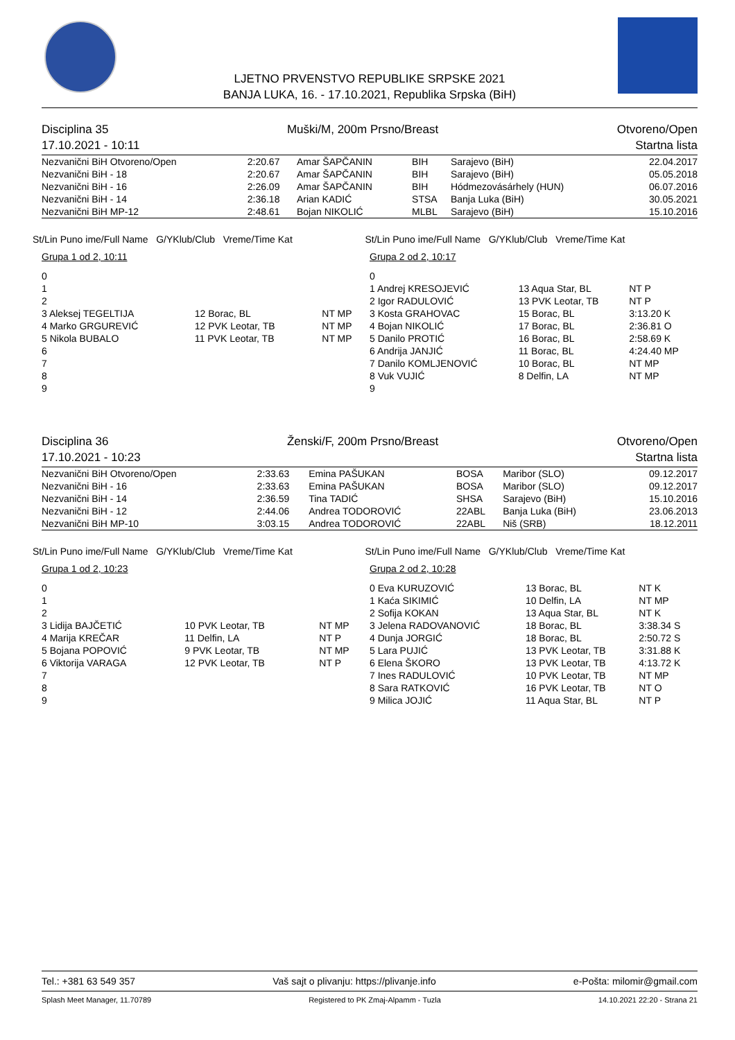LJETNO PRVENSTVO REPUBLIKE SRPSKE 2021
BANJA LUKA, 16. - 17.10.2021, Republika Srpska (BiH)
Disciplina 35 Muški/M, 200m Prsno/Breast Otvoreno/Open
17.10.2021 - 10:11 Startna lista
| Nezvanični BiH Otvoreno/Open | 2:20.67 | Amar ŠAPČANIN | BIH | Sarajevo (BiH) | 22.04.2017 |
| Nezvanični BiH - 18 | 2:20.67 | Amar ŠAPČANIN | BIH | Sarajevo (BiH) | 05.05.2018 |
| Nezvanični BiH - 16 | 2:26.09 | Amar ŠAPČANIN | BIH | Hódmezovásárhely (HUN) | 06.07.2016 |
| Nezvanični BiH - 14 | 2:36.18 | Arian KADIĆ | STSA | Banja Luka (BiH) | 30.05.2021 |
| Nezvanični BiH MP-12 | 2:48.61 | Bojan NIKOLIĆ | MLBL | Sarajevo (BiH) | 15.10.2016 |
St/Lin Puno ime/Full Name G/YKlub/Club Vreme/Time Kat St/Lin Puno ime/Full Name G/YKlub/Club Vreme/Time Kat
| Grupa 1 od 2, 10:11 | | |
| 0 | | |
| 1 | | |
| 2 | | |
| 3 Aleksej TEGELTIJA | 12 Borac, BL | NT MP |
| 4 Marko GRGUREVIĆ | 12 PVK Leotar, TB | NT MP |
| 5 Nikola BUBALO | 11 PVK Leotar, TB | NT MP |
| 6 | | |
| 7 | | |
| 8 | | |
| 9 | | |
| Grupa 2 od 2, 10:17 | | |
| 0 | | |
| 1 Andrej KRESOJEVIĆ | 13 Aqua Star, BL | NT P |
| 2 Igor RADULOVIĆ | 13 PVK Leotar, TB | NT P |
| 3 Kosta GRAHOVAC | 15 Borac, BL | 3:13.20 K |
| 4 Bojan NIKOLIĆ | 17 Borac, BL | 2:36.81 O |
| 5 Danilo PROTIĆ | 16 Borac, BL | 2:58.69 K |
| 6 Andrija JANJIĆ | 11 Borac, BL | 4:24.40 MP |
| 7 Danilo KOMLJENOVIĆ | 10 Borac, BL | NT MP |
| 8 Vuk VUJIĆ | 8 Delfin, LA | NT MP |
| 9 | | |
Disciplina 36 Ženski/F, 200m Prsno/Breast Otvoreno/Open
17.10.2021 - 10:23 Startna lista
| Nezvanični BiH Otvoreno/Open | 2:33.63 | Emina PAŠUKAN | BOSA | Maribor (SLO) | 09.12.2017 |
| Nezvanični BiH - 16 | 2:33.63 | Emina PAŠUKAN | BOSA | Maribor (SLO) | 09.12.2017 |
| Nezvanični BiH - 14 | 2:36.59 | Tina TADIĆ | SHSA | Sarajevo (BiH) | 15.10.2016 |
| Nezvanični BiH - 12 | 2:44.06 | Andrea TODOROVIĆ | 22ABL | Banja Luka (BiH) | 23.06.2013 |
| Nezvanični BiH MP-10 | 3:03.15 | Andrea TODOROVIĆ | 22ABL | Niš (SRB) | 18.12.2011 |
St/Lin Puno ime/Full Name G/YKlub/Club Vreme/Time Kat St/Lin Puno ime/Full Name G/YKlub/Club Vreme/Time Kat
| Grupa 1 od 2, 10:23 | | |
| 0 | | |
| 1 | | |
| 2 | | |
| 3 Lidija BAJČETIĆ | 10 PVK Leotar, TB | NT MP |
| 4 Marija KREČAR | 11 Delfin, LA | NT P |
| 5 Bojana POPOVIĆ | 9 PVK Leotar, TB | NT MP |
| 6 Viktorija VARAGA | 12 PVK Leotar, TB | NT P |
| 7 | | |
| 8 | | |
| 9 | | |
| Grupa 2 od 2, 10:28 | | |
| 0 Eva KURUZOVIĆ | 13 Borac, BL | NT K |
| 1 Kaća SIKIMIĆ | 10 Delfin, LA | NT MP |
| 2 Sofija KOKAN | 13 Aqua Star, BL | NT K |
| 3 Jelena RADOVANOVIĆ | 18 Borac, BL | 3:38.34 S |
| 4 Dunja JORGIĆ | 18 Borac, BL | 2:50.72 S |
| 5 Lara PUJIĆ | 13 PVK Leotar, TB | 3:31.88 K |
| 6 Elena ŠKORO | 13 PVK Leotar, TB | 4:13.72 K |
| 7 Ines RADULOVIĆ | 10 PVK Leotar, TB | NT MP |
| 8 Sara RATKOVIĆ | 16 PVK Leotar, TB | NT O |
| 9 Milica JOJIĆ | 11 Aqua Star, BL | NT P |
Tel.: +381 63 549 357 Vaš sajt o plivanju: https://plivanje.info e-Pošta: milomir@gmail.com
Splash Meet Manager, 11.70789 Registered to PK Zmaj-Alpamm - Tuzla 14.10.2021 22:20 - Strana 21